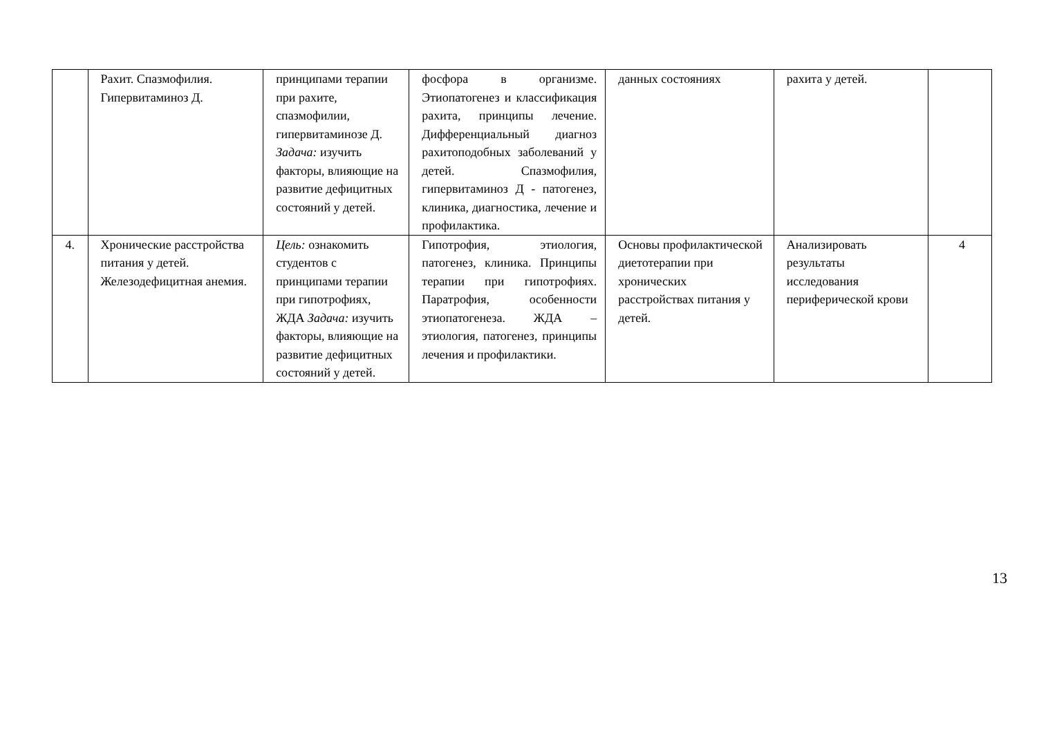| | Рахит. Спазмофилия. Гипервитаминоз Д. | принципами терапии при рахите, спазмофилии, гипервитаминозе Д. Задача: изучить факторы, влияющие на развитие дефицитных состояний у детей. | фосфора в организме. Этиопатогенез и классификация рахита, принципы лечение. Дифференциальный диагноз рахитоподобных заболеваний у детей. Спазмофилия, гипервитаминоз Д - патогенез, клиника, диагностика, лечение и профилактика. | данных состояниях | рахита у детей. | |
| 4. | Хронические расстройства питания у детей. Железодефицитная анемия. | Цель: ознакомить студентов с принципами терапии при гипотрофиях, ЖДА Задача: изучить факторы, влияющие на развитие дефицитных состояний у детей. | Гипотрофия, этиология, патогенез, клиника. Принципы терапии при гипотрофиях. Паратрофия, особенности этиопатогенеза. ЖДА – этиология, патогенез, принципы лечения и профилактики. | Основы профилактической диетотерапии при хронических расстройствах питания у детей. | Анализировать результаты исследования периферической крови | 4 |
13